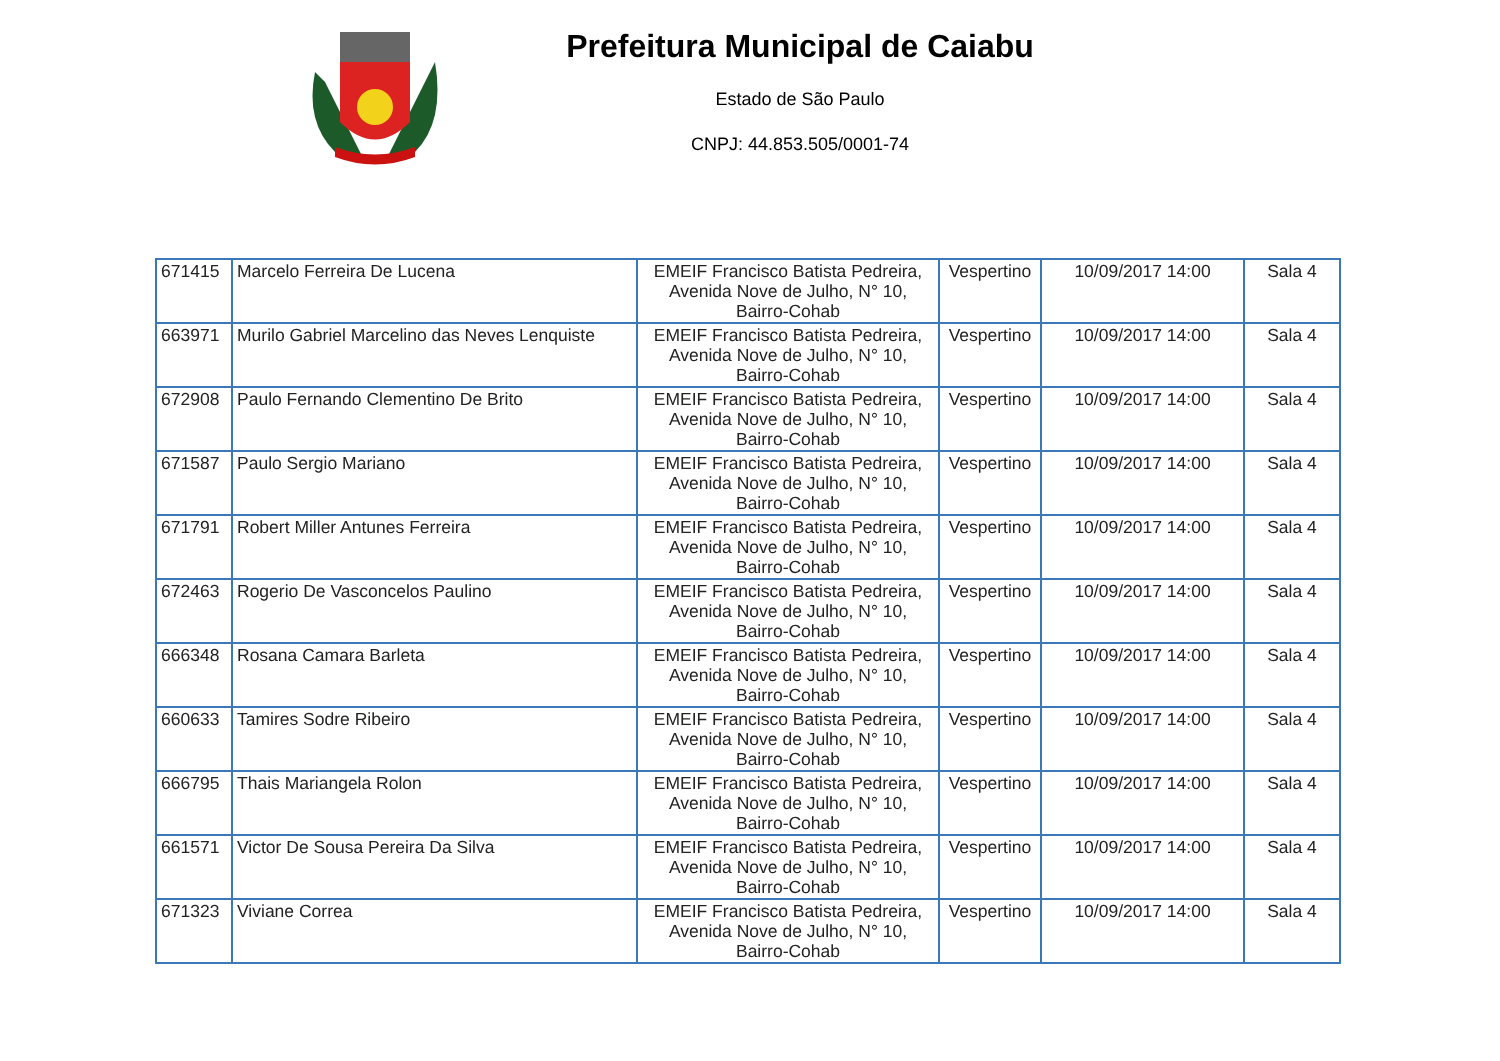Prefeitura Municipal de Caiabu
Estado de São Paulo
CNPJ: 44.853.505/0001-74
| 671415 | Marcelo Ferreira De Lucena | EMEIF Francisco Batista Pedreira, Avenida Nove de Julho, N° 10, Bairro-Cohab | Vespertino | 10/09/2017 14:00 | Sala 4 |
| 663971 | Murilo Gabriel Marcelino das Neves Lenquiste | EMEIF Francisco Batista Pedreira, Avenida Nove de Julho, N° 10, Bairro-Cohab | Vespertino | 10/09/2017 14:00 | Sala 4 |
| 672908 | Paulo Fernando Clementino De Brito | EMEIF Francisco Batista Pedreira, Avenida Nove de Julho, N° 10, Bairro-Cohab | Vespertino | 10/09/2017 14:00 | Sala 4 |
| 671587 | Paulo Sergio Mariano | EMEIF Francisco Batista Pedreira, Avenida Nove de Julho, N° 10, Bairro-Cohab | Vespertino | 10/09/2017 14:00 | Sala 4 |
| 671791 | Robert Miller Antunes Ferreira | EMEIF Francisco Batista Pedreira, Avenida Nove de Julho, N° 10, Bairro-Cohab | Vespertino | 10/09/2017 14:00 | Sala 4 |
| 672463 | Rogerio De Vasconcelos Paulino | EMEIF Francisco Batista Pedreira, Avenida Nove de Julho, N° 10, Bairro-Cohab | Vespertino | 10/09/2017 14:00 | Sala 4 |
| 666348 | Rosana Camara Barleta | EMEIF Francisco Batista Pedreira, Avenida Nove de Julho, N° 10, Bairro-Cohab | Vespertino | 10/09/2017 14:00 | Sala 4 |
| 660633 | Tamires Sodre Ribeiro | EMEIF Francisco Batista Pedreira, Avenida Nove de Julho, N° 10, Bairro-Cohab | Vespertino | 10/09/2017 14:00 | Sala 4 |
| 666795 | Thais Mariangela Rolon | EMEIF Francisco Batista Pedreira, Avenida Nove de Julho, N° 10, Bairro-Cohab | Vespertino | 10/09/2017 14:00 | Sala 4 |
| 661571 | Victor De Sousa Pereira Da Silva | EMEIF Francisco Batista Pedreira, Avenida Nove de Julho, N° 10, Bairro-Cohab | Vespertino | 10/09/2017 14:00 | Sala 4 |
| 671323 | Viviane Correa | EMEIF Francisco Batista Pedreira, Avenida Nove de Julho, N° 10, Bairro-Cohab | Vespertino | 10/09/2017 14:00 | Sala 4 |